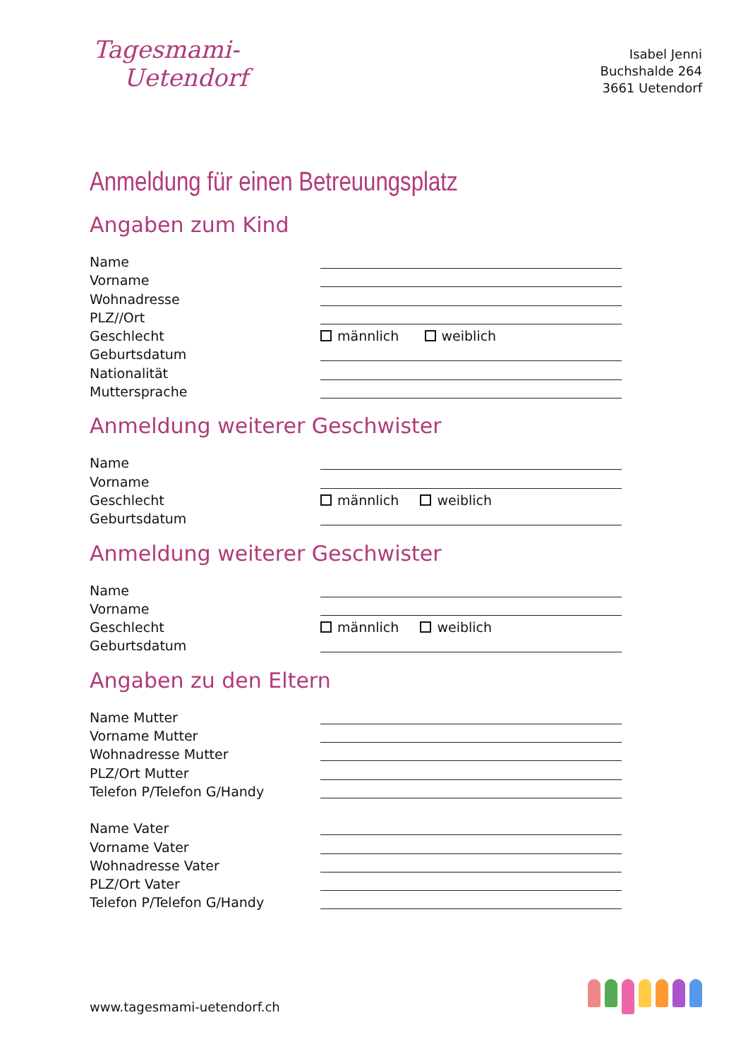Tagesmami-
Uetendorf
Isabel Jenni
Buchshalde 264
3661 Uetendorf
Anmeldung für einen Betreuungsplatz
Angaben zum Kind
Name
Vorname
Wohnadresse
PLZ//Ort
Geschlecht männlich weiblich
Geburtsdatum
Nationalität
Muttersprache
Anmeldung weiterer Geschwister
Name
Vorname
Geschlecht männlich weiblich
Geburtsdatum
Anmeldung weiterer Geschwister
Name
Vorname
Geschlecht männlich weiblich
Geburtsdatum
Angaben zu den Eltern
Name Mutter
Vorname Mutter
Wohnadresse Mutter
PLZ/Ort Mutter
Telefon P/Telefon G/Handy
Name Vater
Vorname Vater
Wohnadresse Vater
PLZ/Ort Vater
Telefon P/Telefon G/Handy
www.tagesmami-uetendorf.ch